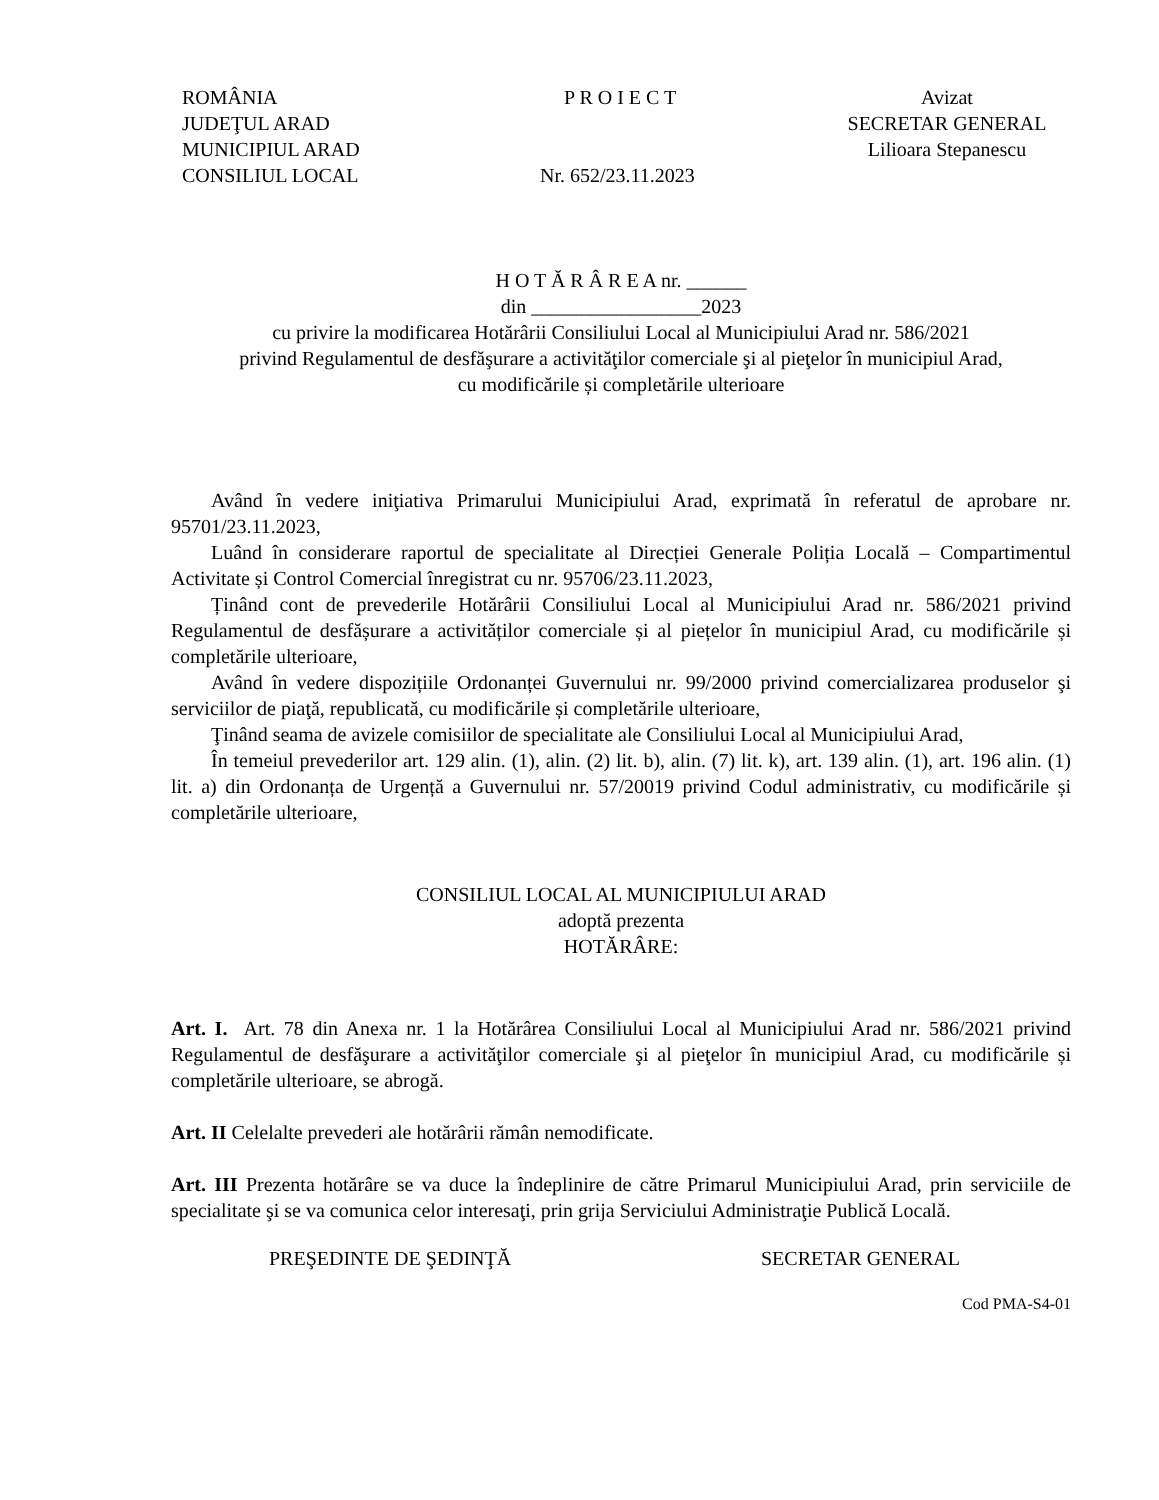ROMÂNIA
JUDEŢUL ARAD
MUNICIPIUL ARAD
CONSILIUL LOCAL
P R O I E C T
Nr. 652/23.11.2023
Avizat
SECRETAR GENERAL
Lilioara Stepanescu
H O T Ă R Â R E A nr. ______
din _________________2023
cu privire la modificarea Hotărârii Consiliului Local al Municipiului Arad nr. 586/2021
privind Regulamentul de desfăşurare a activităţilor comerciale şi al pieţelor în municipiul Arad,
cu modificările și completările ulterioare
Având în vedere iniţiativa Primarului Municipiului Arad, exprimată în referatul de aprobare nr. 95701/23.11.2023,
Luând în considerare raportul de specialitate al Direcției Generale Poliția Locală – Compartimentul Activitate și Control Comercial înregistrat cu nr. 95706/23.11.2023,
Ținând cont de prevederile Hotărârii Consiliului Local al Municipiului Arad nr. 586/2021 privind Regulamentul de desfășurare a activităților comerciale și al piețelor în municipiul Arad, cu modificările și completările ulterioare,
Având în vedere dispozițiile Ordonanței Guvernului nr. 99/2000 privind comercializarea produselor şi serviciilor de piaţă, republicată, cu modificările și completările ulterioare,
Ţinând seama de avizele comisiilor de specialitate ale Consiliului Local al Municipiului Arad,
În temeiul prevederilor art. 129 alin. (1), alin. (2) lit. b), alin. (7) lit. k), art. 139 alin. (1), art. 196 alin. (1) lit. a) din Ordonanța de Urgență a Guvernului nr. 57/20019 privind Codul administrativ, cu modificările și completările ulterioare,
CONSILIUL LOCAL AL MUNICIPIULUI ARAD
adoptă prezenta
HOTĂRÂRE:
Art. I. Art. 78 din Anexa nr. 1 la Hotărârea Consiliului Local al Municipiului Arad nr. 586/2021 privind Regulamentul de desfăşurare a activităţilor comerciale şi al pieţelor în municipiul Arad, cu modificările și completările ulterioare, se abrogă.
Art. II Celelalte prevederi ale hotărârii rămân nemodificate.
Art. III Prezenta hotărâre se va duce la îndeplinire de către Primarul Municipiului Arad, prin serviciile de specialitate şi se va comunica celor interesaţi, prin grija Serviciului Administraţie Publică Locală.
PREŞEDINTE DE ŞEDINŢĂ SECRETAR GENERAL
Cod PMA-S4-01